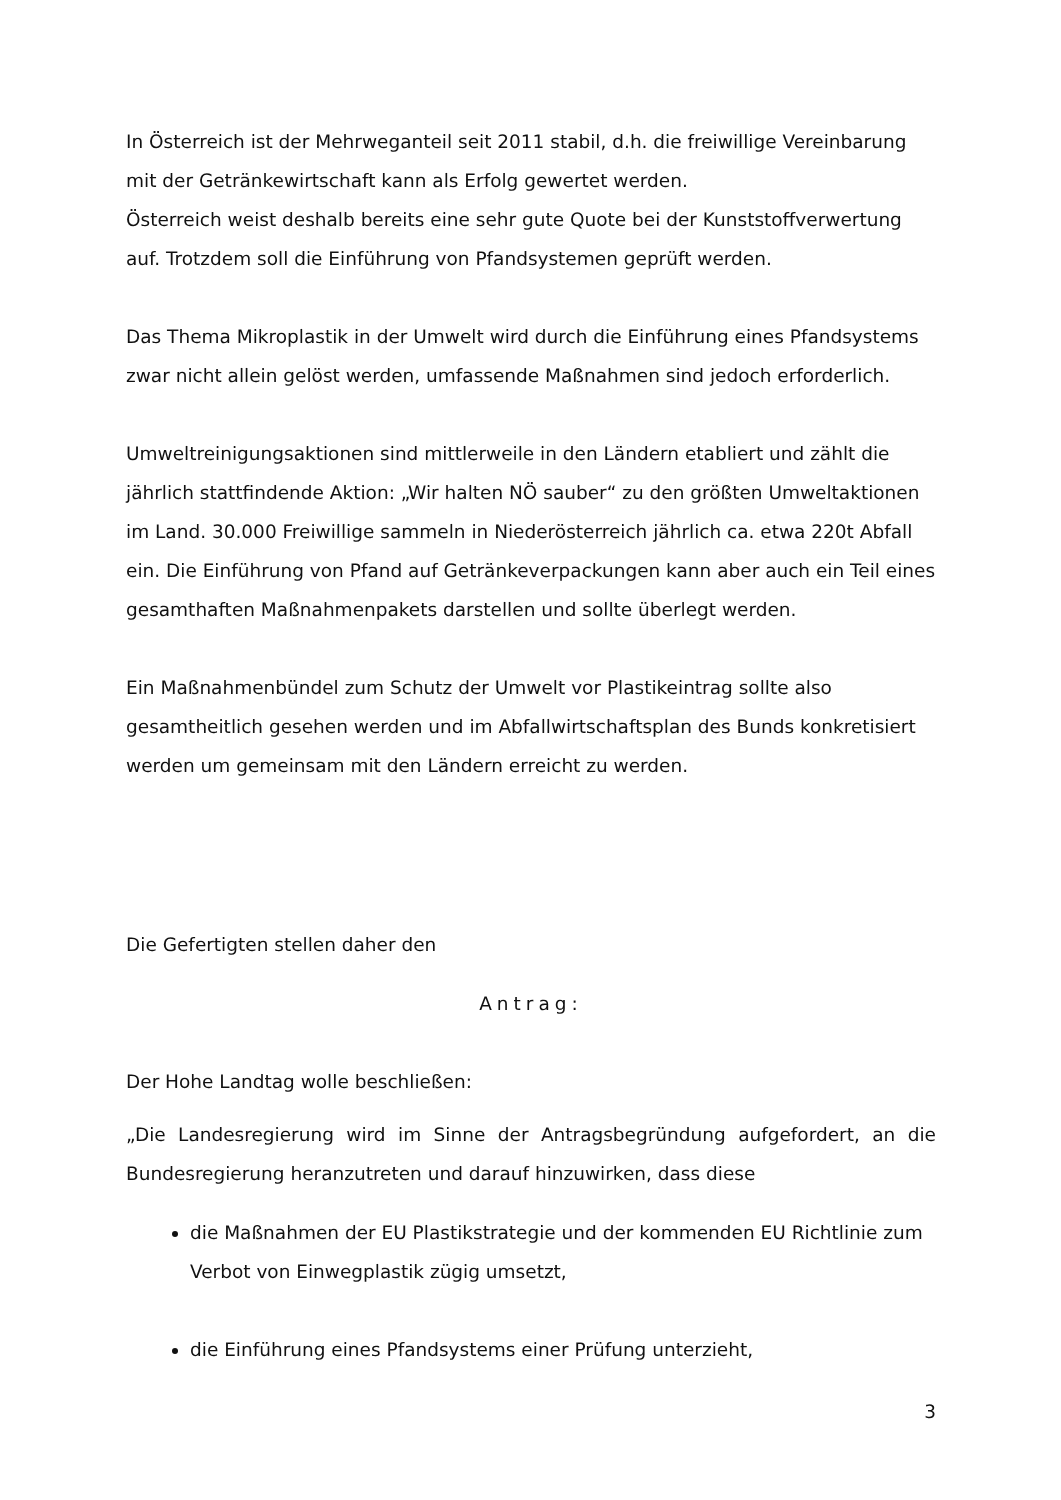In Österreich ist der Mehrweganteil seit 2011 stabil, d.h. die freiwillige Vereinbarung mit der Getränkewirtschaft kann als Erfolg gewertet werden.
Österreich weist deshalb bereits eine sehr gute Quote bei der Kunststoffverwertung auf. Trotzdem soll die Einführung von Pfandsystemen geprüft werden.
Das Thema Mikroplastik in der Umwelt wird durch die Einführung eines Pfandsystems zwar nicht allein gelöst werden, umfassende Maßnahmen sind jedoch erforderlich.
Umweltreinigungsaktionen sind mittlerweile in den Ländern etabliert und zählt die jährlich stattfindende Aktion: „Wir halten NÖ sauber“ zu den größten Umweltaktionen im Land. 30.000 Freiwillige sammeln in Niederösterreich jährlich ca. etwa 220t Abfall ein. Die Einführung von Pfand auf Getränkeverpackungen kann aber auch ein Teil eines gesamthaften Maßnahmenpakets darstellen und sollte überlegt werden.
Ein Maßnahmenbündel zum Schutz der Umwelt vor Plastikeintrag sollte also gesamtheitlich gesehen werden und im Abfallwirtschaftsplan des Bunds konkretisiert werden um gemeinsam mit den Ländern erreicht zu werden.
Die Gefertigten stellen daher den
Antrag:
Der Hohe Landtag wolle beschließen:
„Die Landesregierung wird im Sinne der Antragsbegründung aufgefordert, an die Bundesregierung heranzutreten und darauf hinzuwirken, dass diese
die Maßnahmen der EU Plastikstrategie und der kommenden EU Richtlinie zum Verbot von Einwegplastik zügig umsetzt,
die Einführung eines Pfandsystems einer Prüfung unterzieht,
3